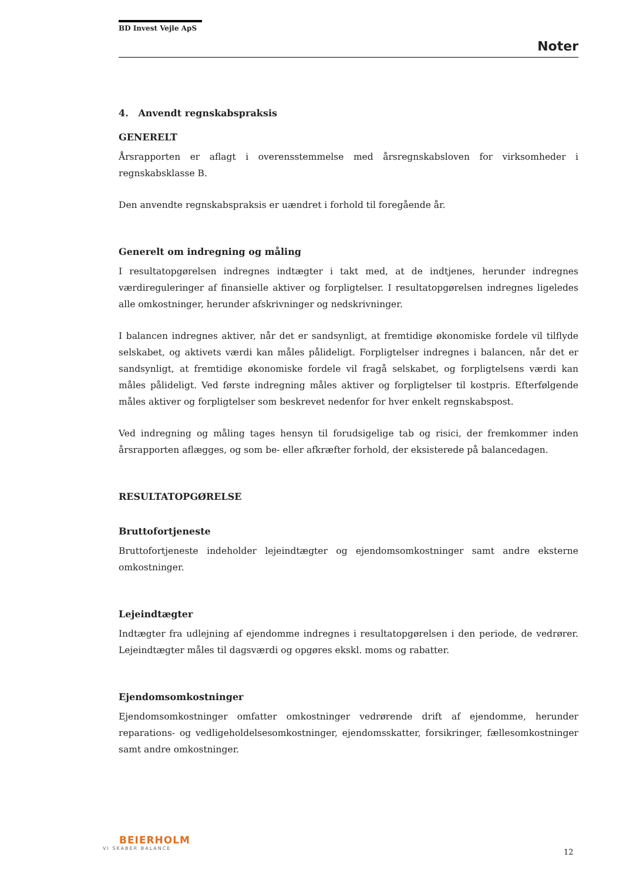BD Invest Vejle ApS
Noter
4. Anvendt regnskabspraksis
GENERELT
Årsrapporten er aflagt i overensstemmelse med årsregnskabsloven for virksomheder i regnskabsklasse B.
Den anvendte regnskabspraksis er uændret i forhold til foregående år.
Generelt om indregning og måling
I resultatopgørelsen indregnes indtægter i takt med, at de indtjenes, herunder indregnes værdireguleringer af finansielle aktiver og forpligtelser. I resultatopgørelsen indregnes ligeledes alle omkostninger, herunder afskrivninger og nedskrivninger.
I balancen indregnes aktiver, når det er sandsynligt, at fremtidige økonomiske fordele vil tilflyde selskabet, og aktivets værdi kan måles pålideligt. Forpligtelser indregnes i balancen, når det er sandsynligt, at fremtidige økonomiske fordele vil fragå selskabet, og forpligtelsens værdi kan måles pålideligt. Ved første indregning måles aktiver og forpligtelser til kostpris. Efterfølgende måles aktiver og forpligtelser som beskrevet nedenfor for hver enkelt regnskabspost.
Ved indregning og måling tages hensyn til forudsigelige tab og risici, der fremkommer inden årsrapporten aflægges, og som be- eller afkræfter forhold, der eksisterede på balancedagen.
RESULTATOPGØRELSE
Bruttofortjeneste
Bruttofortjeneste indeholder lejeindtægter og ejendomsomkostninger samt andre eksterne omkostninger.
Lejeindtægter
Indtægter fra udlejning af ejendomme indregnes i resultatopgørelsen i den periode, de vedrører. Lejeindtægter måles til dagsværdi og opgøres ekskl. moms og rabatter.
Ejendomsomkostninger
Ejendomsomkostninger omfatter omkostninger vedrørende drift af ejendomme, herunder reparations- og vedligeholdelsesomkostninger, ejendomsskatter, forsikringer, fællesomkostninger samt andre omkostninger.
BEIERHOLM
VI SKABER BALANCE
12